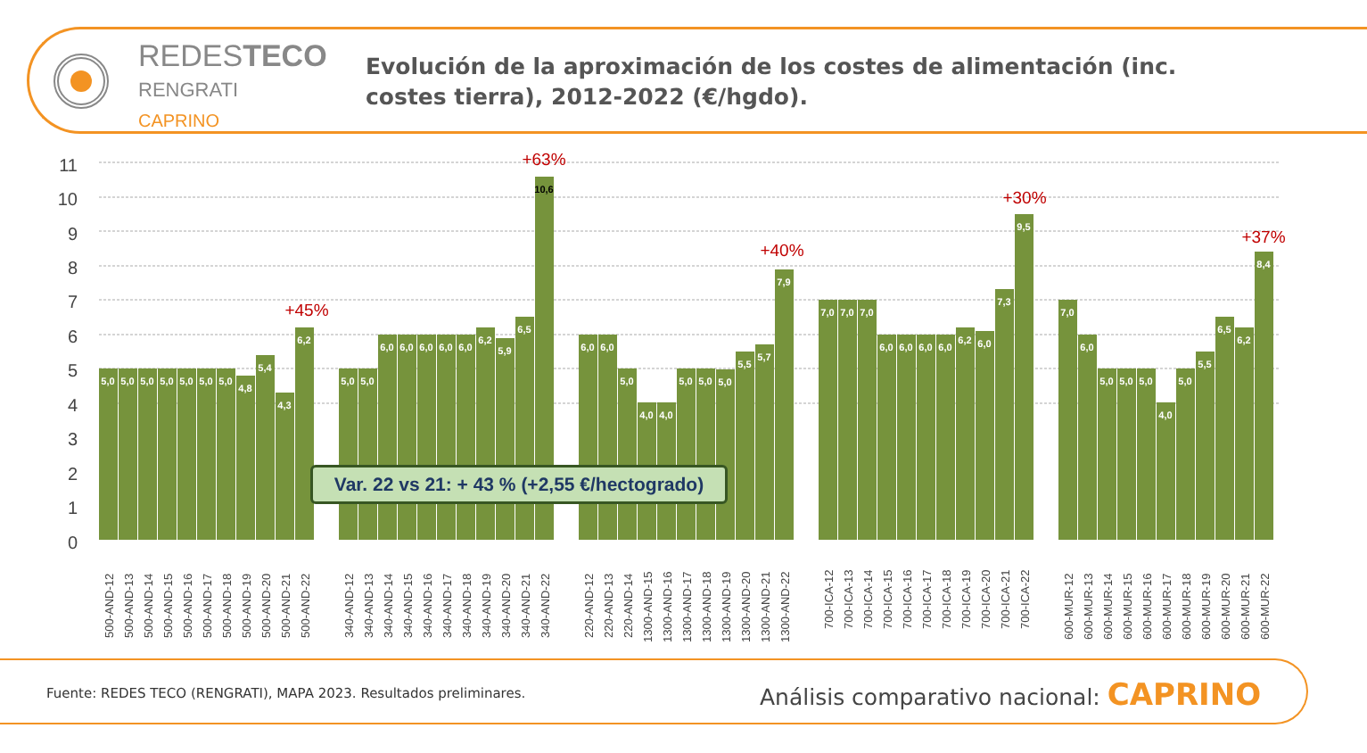REDESTECO
RENGRATI
CAPRINO
Evolución de la aproximación de los costes de alimentación (inc. costes tierra), 2012-2022 (€/hgdo).
11
10
9
8
7
6
5
4
3
2
1
0
+45%
+63%
+40%
+30%
+37%
5,0
5,0
5,0
5,0
5,0
5,0
5,0
4,8
5,4
4,3
6,2
5,0
5,0
6,0
6,0
6,0
6,0
6,0
6,2
5,9
6,5
10,6
6,0
6,0
5,0
4,0
4,0
5,0
5,0
5,0
5,5
5,7
7,9
7,0
7,0
7,0
6,0
6,0
6,0
6,0
6,2
6,0
7,3
9,5
7,0
6,0
5,0
5,0
5,0
4,0
5,0
5,5
6,5
6,2
8,4
500-AND-12
500-AND-13
500-AND-14
500-AND-15
500-AND-16
500-AND-17
500-AND-18
500-AND-19
500-AND-20
500-AND-21
500-AND-22
340-AND-12
340-AND-13
340-AND-14
340-AND-15
340-AND-16
340-AND-17
340-AND-18
340-AND-19
340-AND-20
340-AND-21
340-AND-22
220-AND-12
220-AND-13
220-AND-14
1300-AND-15
1300-AND-16
1300-AND-17
1300-AND-18
1300-AND-19
1300-AND-20
1300-AND-21
1300-AND-22
700-ICA-12
700-ICA-13
700-ICA-14
700-ICA-15
700-ICA-16
700-ICA-17
700-ICA-18
700-ICA-19
700-ICA-20
700-ICA-21
700-ICA-22
600-MUR-12
600-MUR-13
600-MUR-14
600-MUR-15
600-MUR-16
600-MUR-17
600-MUR-18
600-MUR-19
600-MUR-20
600-MUR-21
600-MUR-22
Var. 22 vs 21: + 43 % (+2,55 €/hectogrado)
Fuente: REDES TECO (RENGRATI), MAPA 2023. Resultados preliminares.
Análisis comparativo nacional: CAPRINO